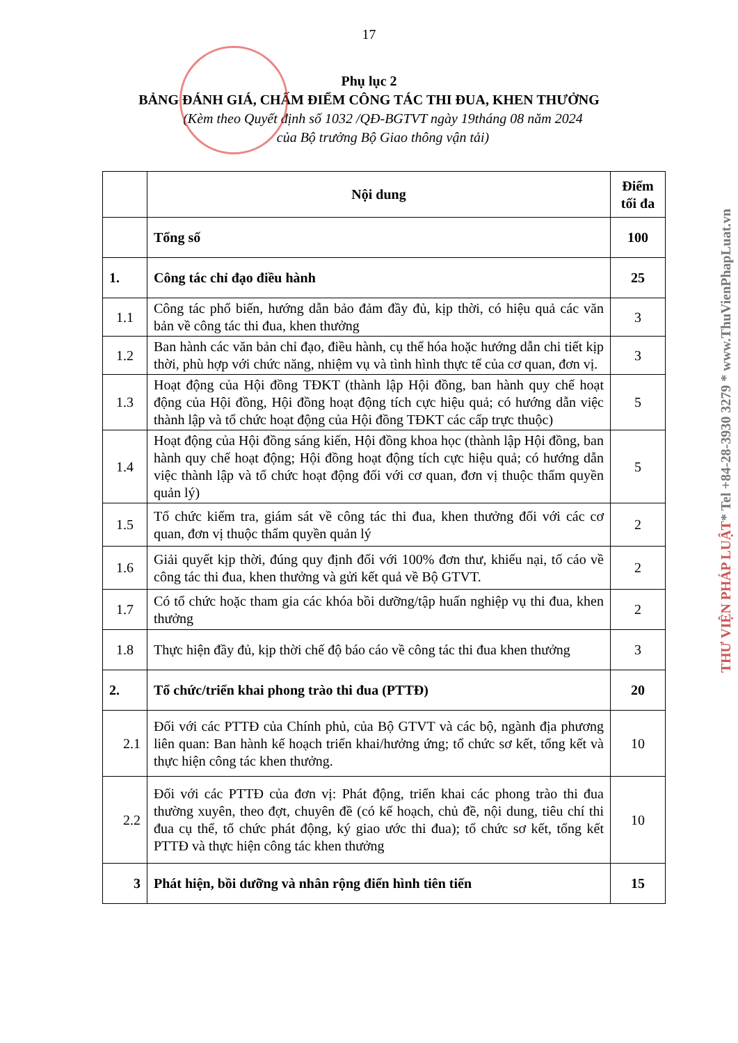17
Phụ lục 2
BẢNG ĐÁNH GIÁ, CHẤM ĐIỂM CÔNG TÁC THI ĐUA, KHEN THƯỞNG
(Kèm theo Quyết định số 1032 /QĐ-BGTVT ngày 19tháng 08 năm 2024
của Bộ trưởng Bộ Giao thông vận tải)
| | Nội dung | Điểm tối đa |
| --- | --- | --- |
| | Tổng số | 100 |
| 1. | Công tác chỉ đạo điều hành | 25 |
| 1.1 | Công tác phổ biến, hướng dẫn bảo đảm đầy đủ, kịp thời, có hiệu quả các văn bản về công tác thi đua, khen thưởng | 3 |
| 1.2 | Ban hành các văn bản chỉ đạo, điều hành, cụ thể hóa hoặc hướng dẫn chi tiết kịp thời, phù hợp với chức năng, nhiệm vụ và tình hình thực tế của cơ quan, đơn vị. | 3 |
| 1.3 | Hoạt động của Hội đồng TĐKT (thành lập Hội đồng, ban hành quy chế hoạt động của Hội đồng, Hội đồng hoạt động tích cực hiệu quả; có hướng dẫn việc thành lập và tổ chức hoạt động của Hội đồng TĐKT các cấp trực thuộc) | 5 |
| 1.4 | Hoạt động của Hội đồng sáng kiến, Hội đồng khoa học (thành lập Hội đồng, ban hành quy chế hoạt động; Hội đồng hoạt động tích cực hiệu quả; có hướng dẫn việc thành lập và tổ chức hoạt động đối với cơ quan, đơn vị thuộc thẩm quyền quản lý) | 5 |
| 1.5 | Tổ chức kiểm tra, giám sát về công tác thi đua, khen thưởng đối với các cơ quan, đơn vị thuộc thẩm quyền quản lý | 2 |
| 1.6 | Giải quyết kịp thời, đúng quy định đối với 100% đơn thư, khiếu nại, tố cáo về công tác thi đua, khen thưởng và gửi kết quả về Bộ GTVT. | 2 |
| 1.7 | Có tổ chức hoặc tham gia các khóa bồi dưỡng/tập huấn nghiệp vụ thi đua, khen thưởng | 2 |
| 1.8 | Thực hiện đầy đủ, kịp thời chế độ báo cáo về công tác thi đua khen thưởng | 3 |
| 2. | Tổ chức/triển khai phong trào thi đua (PTTĐ) | 20 |
| 2.1 | Đối với các PTTĐ của Chính phủ, của Bộ GTVT và các bộ, ngành địa phương liên quan: Ban hành kế hoạch triển khai/hưởng ứng; tổ chức sơ kết, tổng kết và thực hiện công tác khen thưởng. | 10 |
| 2.2 | Đối với các PTTĐ của đơn vị: Phát động, triển khai các phong trào thi đua thường xuyên, theo đợt, chuyên đề (có kế hoạch, chủ đề, nội dung, tiêu chí thi đua cụ thể, tổ chức phát động, ký giao ước thi đua); tổ chức sơ kết, tổng kết PTTĐ và thực hiện công tác khen thưởng | 10 |
| 3 | Phát hiện, bồi dưỡng và nhân rộng điển hình tiên tiến | 15 |
THƯ VIỆN PHÁP LUẬT* Tel +84-28-3930 3279 * www.ThuVienPhapLuat.vn